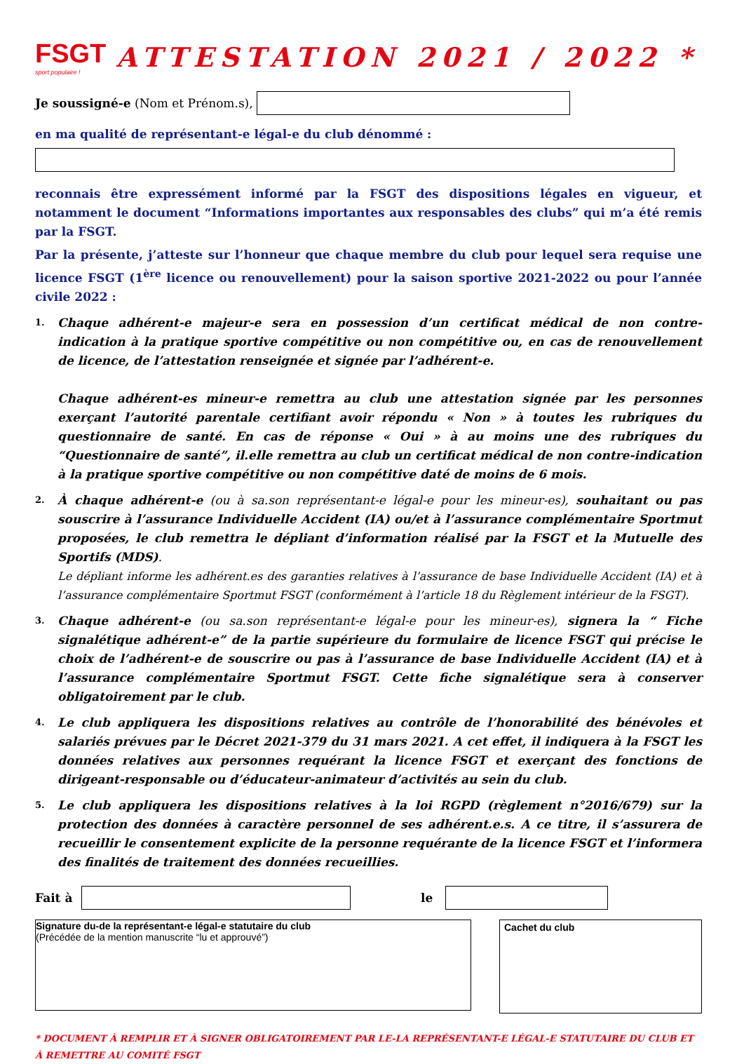FSGT
sport populaire !
ATTESTATION 2021 / 2022 *
Je soussigné-e (Nom et Prénom.s),
en ma qualité de représentant-e légal-e du club dénommé :
reconnais être expressément informé par la FSGT des dispositions légales en vigueur, et notamment le document “Informations importantes aux responsables des clubs” qui m’a été remis par la FSGT.
Par la présente, j’atteste sur l’honneur que chaque membre du club pour lequel sera requise une licence FSGT (1<sup>ère</sup> licence ou renouvellement) pour la saison sportive 2021-2022 ou pour l’année civile 2022 :
1.
Chaque adhérent-e majeur-e sera en possession d’un certificat médical de non contre-indication à la pratique sportive compétitive ou non compétitive ou, en cas de renouvellement de licence, de l’attestation renseignée et signée par l’adhérent-e.
Chaque adhérent-es mineur-e remettra au club une attestation signée par les personnes exerçant l’autorité parentale certifiant avoir répondu « Non » à toutes les rubriques du questionnaire de santé. En cas de réponse « Oui » à au moins une des rubriques du “Questionnaire de santé”, il.elle remettra au club un certificat médical de non contre-indication à la pratique sportive compétitive ou non compétitive daté de moins de 6 mois.
2.
À chaque adhérent-e (ou à sa.son représentant-e légal-e pour les mineur-es), souhaitant ou pas souscrire à l’assurance Individuelle Accident (IA) ou/et à l’assurance complémentaire Sportmut proposées, le club remettra le dépliant d’information réalisé par la FSGT et la Mutuelle des Sportifs (MDS).
Le dépliant informe les adhérent.es des garanties relatives à l’assurance de base Individuelle Accident (IA) et à l’assurance complémentaire Sportmut FSGT (conformément à l’article 18 du Règlement intérieur de la FSGT).
3.
Chaque adhérent-e (ou sa.son représentant-e légal-e pour les mineur-es), signera la “ Fiche signalétique adhérent-e” de la partie supérieure du formulaire de licence FSGT qui précise le choix de l’adhérent-e de souscrire ou pas à l’assurance de base Individuelle Accident (IA) et à l’assurance complémentaire Sportmut FSGT. Cette fiche signalétique sera à conserver obligatoirement par le club.
4.
Le club appliquera les dispositions relatives au contrôle de l’honorabilité des bénévoles et salariés prévues par le Décret 2021-379 du 31 mars 2021. A cet effet, il indiquera à la FSGT les données relatives aux personnes requérant la licence FSGT et exerçant des fonctions de dirigeant-responsable ou d’éducateur-animateur d’activités au sein du club.
5.
Le club appliquera les dispositions relatives à la loi RGPD (règlement n°2016/679) sur la protection des données à caractère personnel de ses adhérent.e.s. A ce titre, il s’assurera de recueillir le consentement explicite de la personne requérante de la licence FSGT et l’informera des finalités de traitement des données recueillies.
Fait à le
Signature du-de la représentant-e légal-e statutaire du club
(Précédée de la mention manuscrite “lu et approuvé”)
Cachet du club
* DOCUMENT À REMPLIR ET À SIGNER OBLIGATOIREMENT PAR LE-LA REPRÉSENTANT-E LÉGAL-E STATUTAIRE DU CLUB ET À REMETTRE AU COMITÉ FSGT